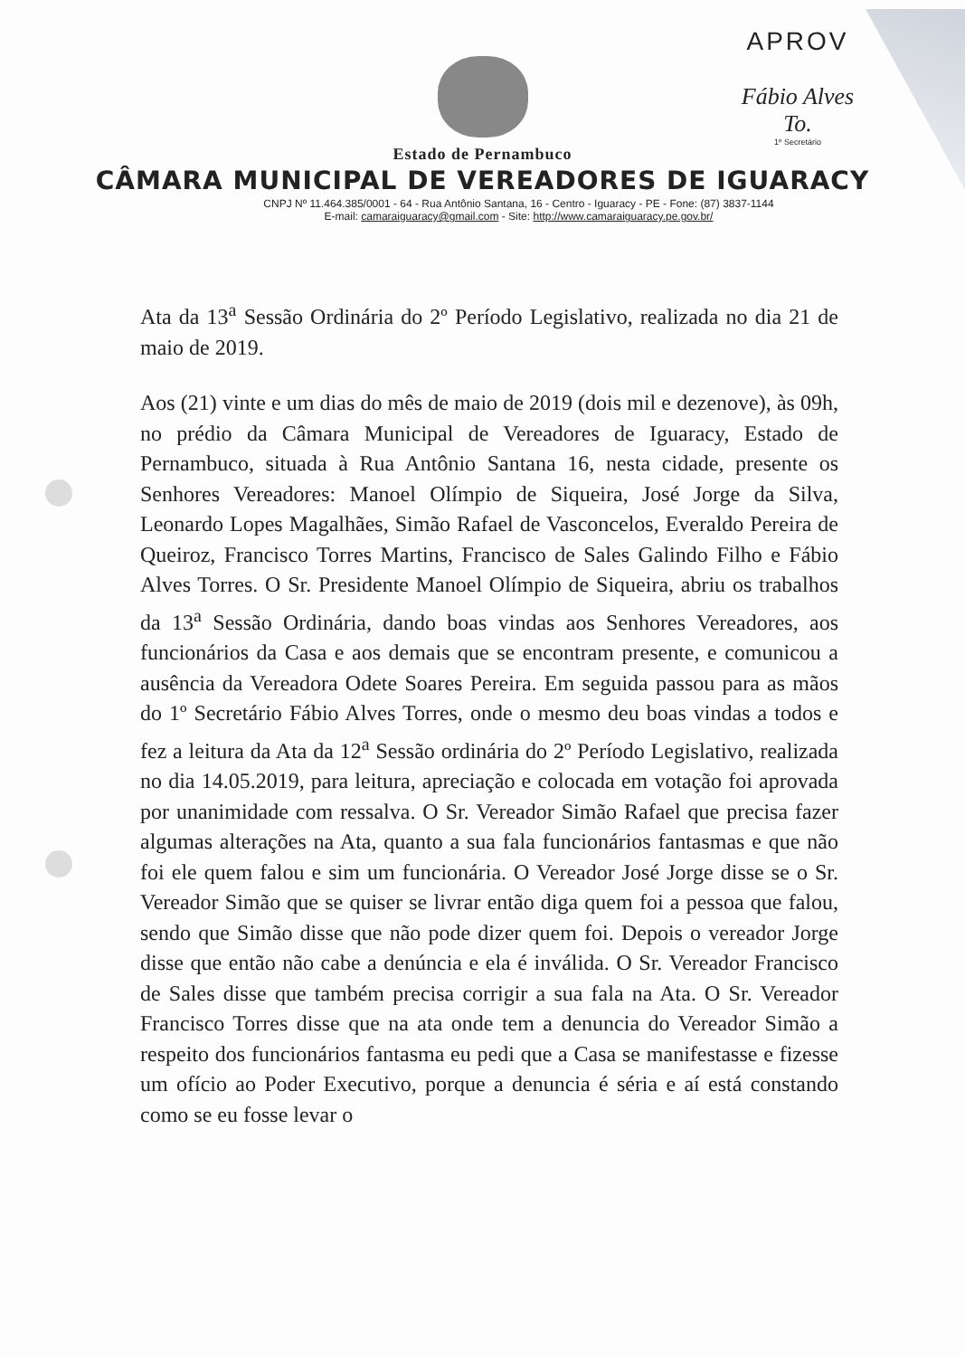APROV
Fábio Alves To.
1º Secretário
Estado de Pernambuco
CÂMARA MUNICIPAL DE VEREADORES DE IGUARACY
CNPJ Nº 11.464.385/0001 - 64 - Rua Antônio Santana, 16 - Centro - Iguaracy - PE - Fone: (87) 3837-1144
E-mail: camaraiguaracy@gmail.com - Site: http://www.camaraiguaracy.pe.gov.br/
Ata da 13<sup>a</sup> Sessão Ordinária do 2º Período Legislativo, realizada no dia 21 de maio de 2019.
Aos (21) vinte e um dias do mês de maio de 2019 (dois mil e dezenove), às 09h, no prédio da Câmara Municipal de Vereadores de Iguaracy, Estado de Pernambuco, situada à Rua Antônio Santana 16, nesta cidade, presente os Senhores Vereadores: Manoel Olímpio de Siqueira, José Jorge da Silva, Leonardo Lopes Magalhães, Simão Rafael de Vasconcelos, Everaldo Pereira de Queiroz, Francisco Torres Martins, Francisco de Sales Galindo Filho e Fábio Alves Torres. O Sr. Presidente Manoel Olímpio de Siqueira, abriu os trabalhos da 13<sup>a</sup> Sessão Ordinária, dando boas vindas aos Senhores Vereadores, aos funcionários da Casa e aos demais que se encontram presente, e comunicou a ausência da Vereadora Odete Soares Pereira. Em seguida passou para as mãos do 1º Secretário Fábio Alves Torres, onde o mesmo deu boas vindas a todos e fez a leitura da Ata da 12<sup>a</sup> Sessão ordinária do 2º Período Legislativo, realizada no dia 14.05.2019, para leitura, apreciação e colocada em votação foi aprovada por unanimidade com ressalva. O Sr. Vereador Simão Rafael que precisa fazer algumas alterações na Ata, quanto a sua fala funcionários fantasmas e que não foi ele quem falou e sim um funcionária. O Vereador José Jorge disse se o Sr. Vereador Simão que se quiser se livrar então diga quem foi a pessoa que falou, sendo que Simão disse que não pode dizer quem foi. Depois o vereador Jorge disse que então não cabe a denúncia e ela é inválida. O Sr. Vereador Francisco de Sales disse que também precisa corrigir a sua fala na Ata. O Sr. Vereador Francisco Torres disse que na ata onde tem a denuncia do Vereador Simão a respeito dos funcionários fantasma eu pedi que a Casa se manifestasse e fizesse um ofício ao Poder Executivo, porque a denuncia é séria e aí está constando como se eu fosse levar o